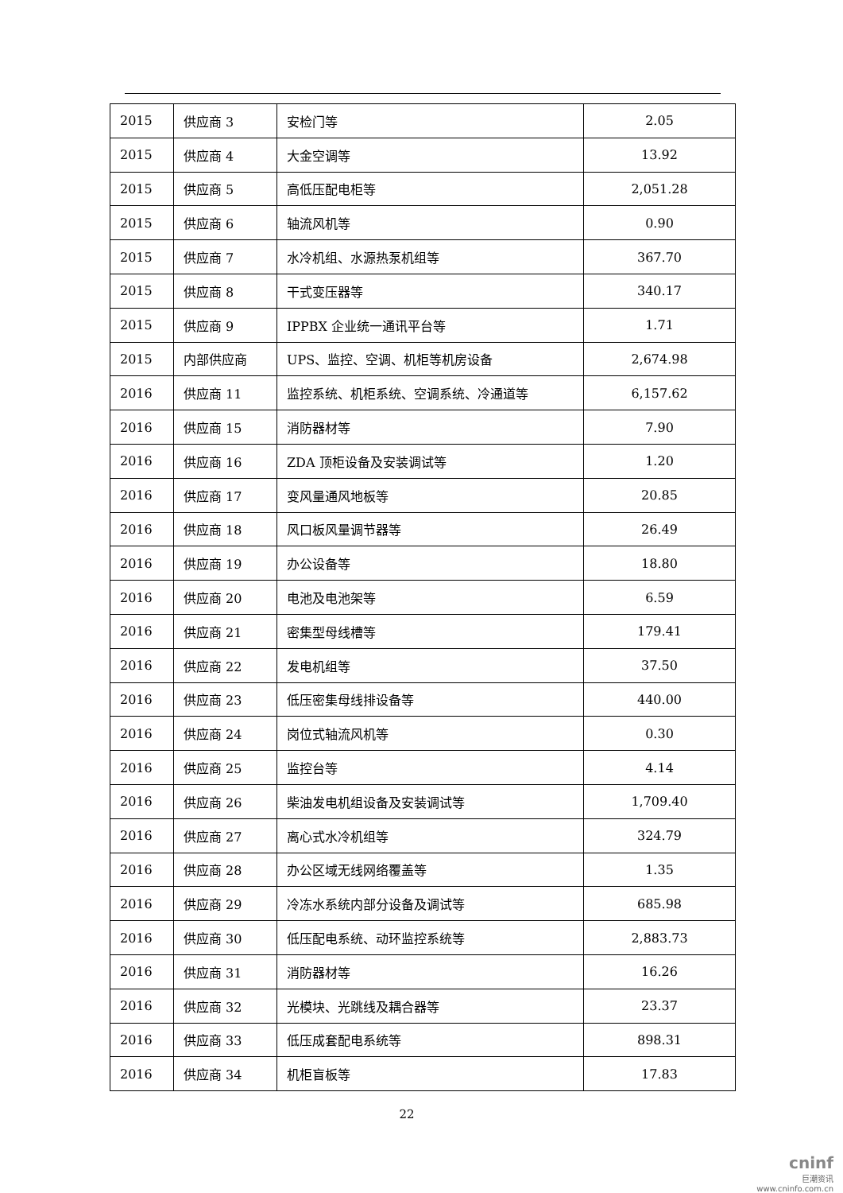| 2015 | 供应商 3 | 安检门等 | 2.05 |
| 2015 | 供应商 4 | 大金空调等 | 13.92 |
| 2015 | 供应商 5 | 高低压配电柜等 | 2,051.28 |
| 2015 | 供应商 6 | 轴流风机等 | 0.90 |
| 2015 | 供应商 7 | 水冷机组、水源热泵机组等 | 367.70 |
| 2015 | 供应商 8 | 干式变压器等 | 340.17 |
| 2015 | 供应商 9 | IPPBX 企业统一通讯平台等 | 1.71 |
| 2015 | 内部供应商 | UPS、监控、空调、机柜等机房设备 | 2,674.98 |
| 2016 | 供应商 11 | 监控系统、机柜系统、空调系统、冷通道等 | 6,157.62 |
| 2016 | 供应商 15 | 消防器材等 | 7.90 |
| 2016 | 供应商 16 | ZDA 顶柜设备及安装调试等 | 1.20 |
| 2016 | 供应商 17 | 变风量通风地板等 | 20.85 |
| 2016 | 供应商 18 | 风口板风量调节器等 | 26.49 |
| 2016 | 供应商 19 | 办公设备等 | 18.80 |
| 2016 | 供应商 20 | 电池及电池架等 | 6.59 |
| 2016 | 供应商 21 | 密集型母线槽等 | 179.41 |
| 2016 | 供应商 22 | 发电机组等 | 37.50 |
| 2016 | 供应商 23 | 低压密集母线排设备等 | 440.00 |
| 2016 | 供应商 24 | 岗位式轴流风机等 | 0.30 |
| 2016 | 供应商 25 | 监控台等 | 4.14 |
| 2016 | 供应商 26 | 柴油发电机组设备及安装调试等 | 1,709.40 |
| 2016 | 供应商 27 | 离心式水冷机组等 | 324.79 |
| 2016 | 供应商 28 | 办公区域无线网络覆盖等 | 1.35 |
| 2016 | 供应商 29 | 冷冻水系统内部分设备及调试等 | 685.98 |
| 2016 | 供应商 30 | 低压配电系统、动环监控系统等 | 2,883.73 |
| 2016 | 供应商 31 | 消防器材等 | 16.26 |
| 2016 | 供应商 32 | 光模块、光跳线及耦合器等 | 23.37 |
| 2016 | 供应商 33 | 低压成套配电系统等 | 898.31 |
| 2016 | 供应商 34 | 机柜盲板等 | 17.83 |
22
cninf
巨潮资讯
www.cninfo.com.cn